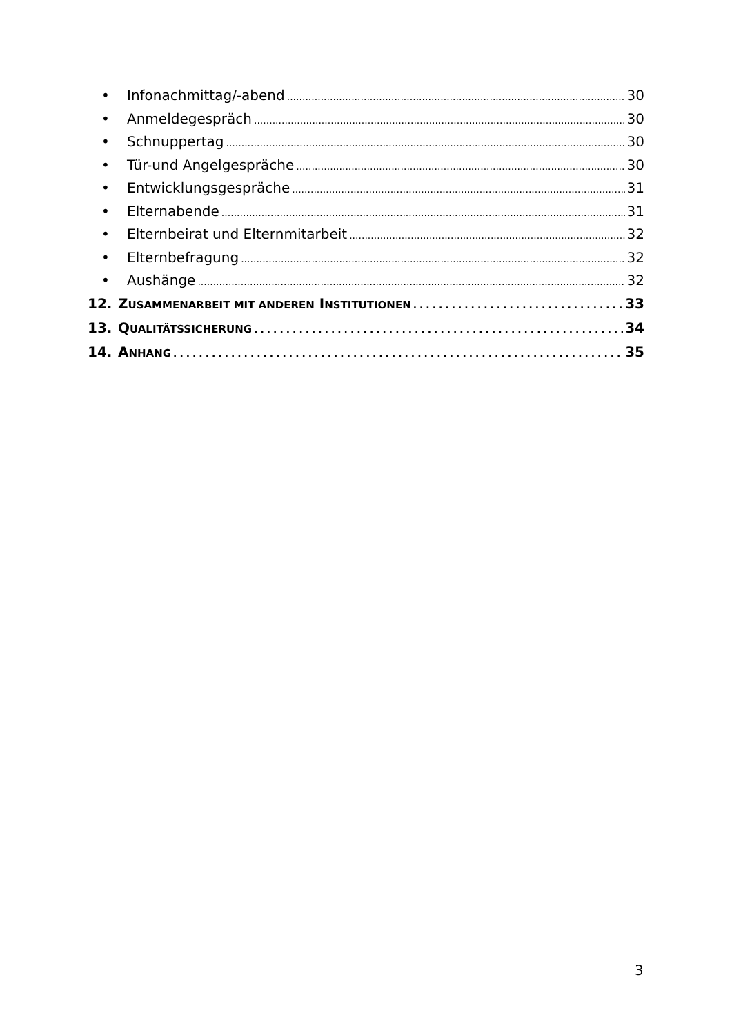• Infonachmittag/-abend 30
• Anmeldegespräch 30
• Schnuppertag 30
• Tür-und Angelgespräche 30
• Entwicklungsgespräche 31
• Elternabende 31
• Elternbeirat und Elternmitarbeit 32
• Elternbefragung 32
• Aushänge 32
12. ZUSAMMENARBEIT MIT ANDEREN INSTITUTIONEN 33
13. QUALITÄTSSICHERUNG 34
14. ANHANG 35
3